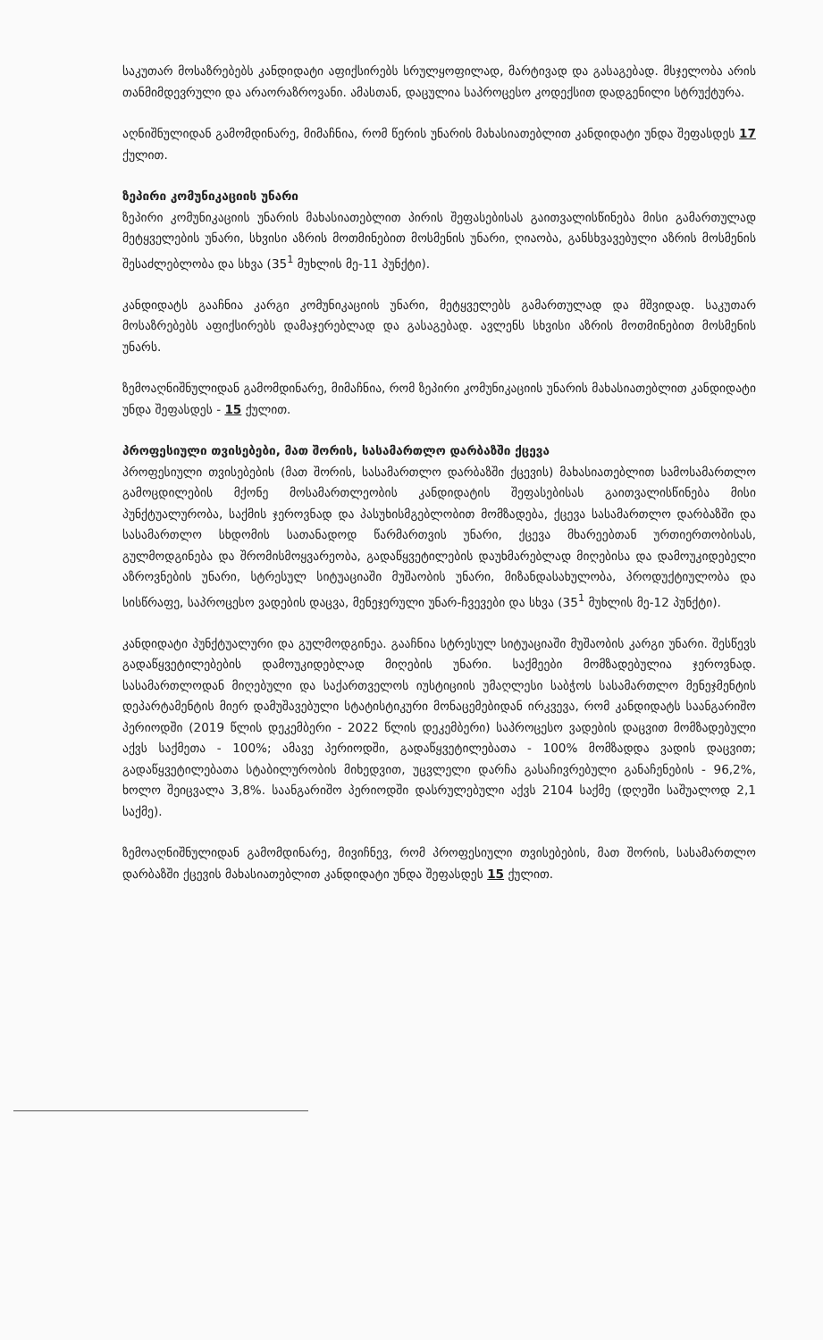საკუთარ მოსაზრებებს კანდიდატი აფიქსირებს სრულყოფილად, მარტივად და გასაგებად. მსჯელობა არის თანმიმდევრული და არაორაზროვანი. ამასთან, დაცულია საპროცესო კოდექსით დადგენილი სტრუქტურა.
აღნიშნულიდან გამომდინარე, მიმაჩნია, რომ წერის უნარის მახასიათებლით კანდიდატი უნდა შეფასდეს 17 ქულით.
ზეპირი კომუნიკაციის უნარი
ზეპირი კომუნიკაციის უნარის მახასიათებლით პირის შეფასებისას გაითვალისწინება მისი გამართულად მეტყველების უნარი, სხვისი აზრის მოთმინებით მოსმენის უნარი, ღიაობა, განსხვავებული აზრის მოსმენის შესაძლებლობა და სხვა (35<sup>1</sup> მუხლის მე-11 პუნქტი).
კანდიდატს გააჩნია კარგი კომუნიკაციის უნარი, მეტყველებს გამართულად და მშვიდად. საკუთარ მოსაზრებებს აფიქსირებს დამაჯერებლად და გასაგებად. ავლენს სხვისი აზრის მოთმინებით მოსმენის უნარს.
ზემოაღნიშნულიდან გამომდინარე, მიმაჩნია, რომ ზეპირი კომუნიკაციის უნარის მახასიათებლით კანდიდატი უნდა შეფასდეს - 15 ქულით.
პროფესიული თვისებები, მათ შორის, სასამართლო დარბაზში ქცევა
პროფესიული თვისებების (მათ შორის, სასამართლო დარბაზში ქცევის) მახასიათებლით სამოსამართლო გამოცდილების მქონე მოსამართლეობის კანდიდატის შეფასებისას გაითვალისწინება მისი პუნქტუალურობა, საქმის ჯეროვნად და პასუხისმგებლობით მომზადება, ქცევა სასამართლო დარბაზში და სასამართლო სხდომის სათანადოდ წარმართვის უნარი, ქცევა მხარეებთან ურთიერთობისას, გულმოდგინება და შრომისმოყვარეობა, გადაწყვეტილების დაუხმარებლად მიღებისა და დამოუკიდებელი აზროვნების უნარი, სტრესულ სიტუაციაში მუშაობის უნარი, მიზანდასახულობა, პროდუქტიულობა და სისწრაფე, საპროცესო ვადების დაცვა, მენეჯერული უნარ-ჩვევები და სხვა (35<sup>1</sup> მუხლის მე-12 პუნქტი).
კანდიდატი პუნქტუალური და გულმოდგინეა. გააჩნია სტრესულ სიტუაციაში მუშაობის კარგი უნარი. შესწევს გადაწყვეტილებების დამოუკიდებლად მიღების უნარი. საქმეები მომზადებულია ჯეროვნად. სასამართლოდან მიღებული და საქართველოს იუსტიციის უმაღლესი საბჭოს სასამართლო მენეჯმენტის დეპარტამენტის მიერ დამუშავებული სტატისტიკური მონაცემებიდან ირკვევა, რომ კანდიდატს საანგარიშო პერიოდში (2019 წლის დეკემბერი - 2022 წლის დეკემბერი) საპროცესო ვადების დაცვით მომზადებული აქვს საქმეთა - 100%; ამავე პერიოდში, გადაწყვეტილებათა - 100% მომზადდა ვადის დაცვით; გადაწყვეტილებათა სტაბილურობის მიხედვით, უცვლელი დარჩა გასაჩივრებული განაჩენების - 96,2%, ხოლო შეიცვალა 3,8%. საანგარიშო პერიოდში დასრულებული აქვს 2104 საქმე (დღეში საშუალოდ 2,1 საქმე).
ზემოაღნიშნულიდან გამომდინარე, მივიჩნევ, რომ პროფესიული თვისებების, მათ შორის, სასამართლო დარბაზში ქცევის მახასიათებლით კანდიდატი უნდა შეფასდეს 15 ქულით.